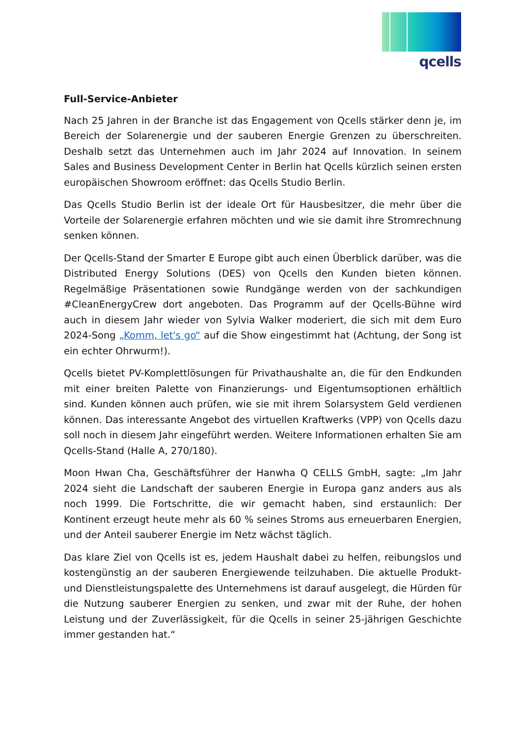qcells
Full-Service-Anbieter
Nach 25 Jahren in der Branche ist das Engagement von Qcells stärker denn je, im Bereich der Solarenergie und der sauberen Energie Grenzen zu überschreiten. Deshalb setzt das Unternehmen auch im Jahr 2024 auf Innovation. In seinem Sales and Business Development Center in Berlin hat Qcells kürzlich seinen ersten europäischen Showroom eröffnet: das Qcells Studio Berlin.
Das Qcells Studio Berlin ist der ideale Ort für Hausbesitzer, die mehr über die Vorteile der Solarenergie erfahren möchten und wie sie damit ihre Stromrechnung senken können.
Der Qcells-Stand der Smarter E Europe gibt auch einen Überblick darüber, was die Distributed Energy Solutions (DES) von Qcells den Kunden bieten können. Regelmäßige Präsentationen sowie Rundgänge werden von der sachkundigen #CleanEnergyCrew dort angeboten. Das Programm auf der Qcells-Bühne wird auch in diesem Jahr wieder von Sylvia Walker moderiert, die sich mit dem Euro 2024-Song „Komm, let's go“ auf die Show eingestimmt hat (Achtung, der Song ist ein echter Ohrwurm!).
Qcells bietet PV-Komplettlösungen für Privathaushalte an, die für den Endkunden mit einer breiten Palette von Finanzierungs- und Eigentumsoptionen erhältlich sind. Kunden können auch prüfen, wie sie mit ihrem Solarsystem Geld verdienen können. Das interessante Angebot des virtuellen Kraftwerks (VPP) von Qcells dazu soll noch in diesem Jahr eingeführt werden. Weitere Informationen erhalten Sie am Qcells-Stand (Halle A, 270/180).
Moon Hwan Cha, Geschäftsführer der Hanwha Q CELLS GmbH, sagte: „Im Jahr 2024 sieht die Landschaft der sauberen Energie in Europa ganz anders aus als noch 1999. Die Fortschritte, die wir gemacht haben, sind erstaunlich: Der Kontinent erzeugt heute mehr als 60 % seines Stroms aus erneuerbaren Energien, und der Anteil sauberer Energie im Netz wächst täglich.
Das klare Ziel von Qcells ist es, jedem Haushalt dabei zu helfen, reibungslos und kostengünstig an der sauberen Energiewende teilzuhaben. Die aktuelle Produkt- und Dienstleistungspalette des Unternehmens ist darauf ausgelegt, die Hürden für die Nutzung sauberer Energien zu senken, und zwar mit der Ruhe, der hohen Leistung und der Zuverlässigkeit, für die Qcells in seiner 25-jährigen Geschichte immer gestanden hat.“